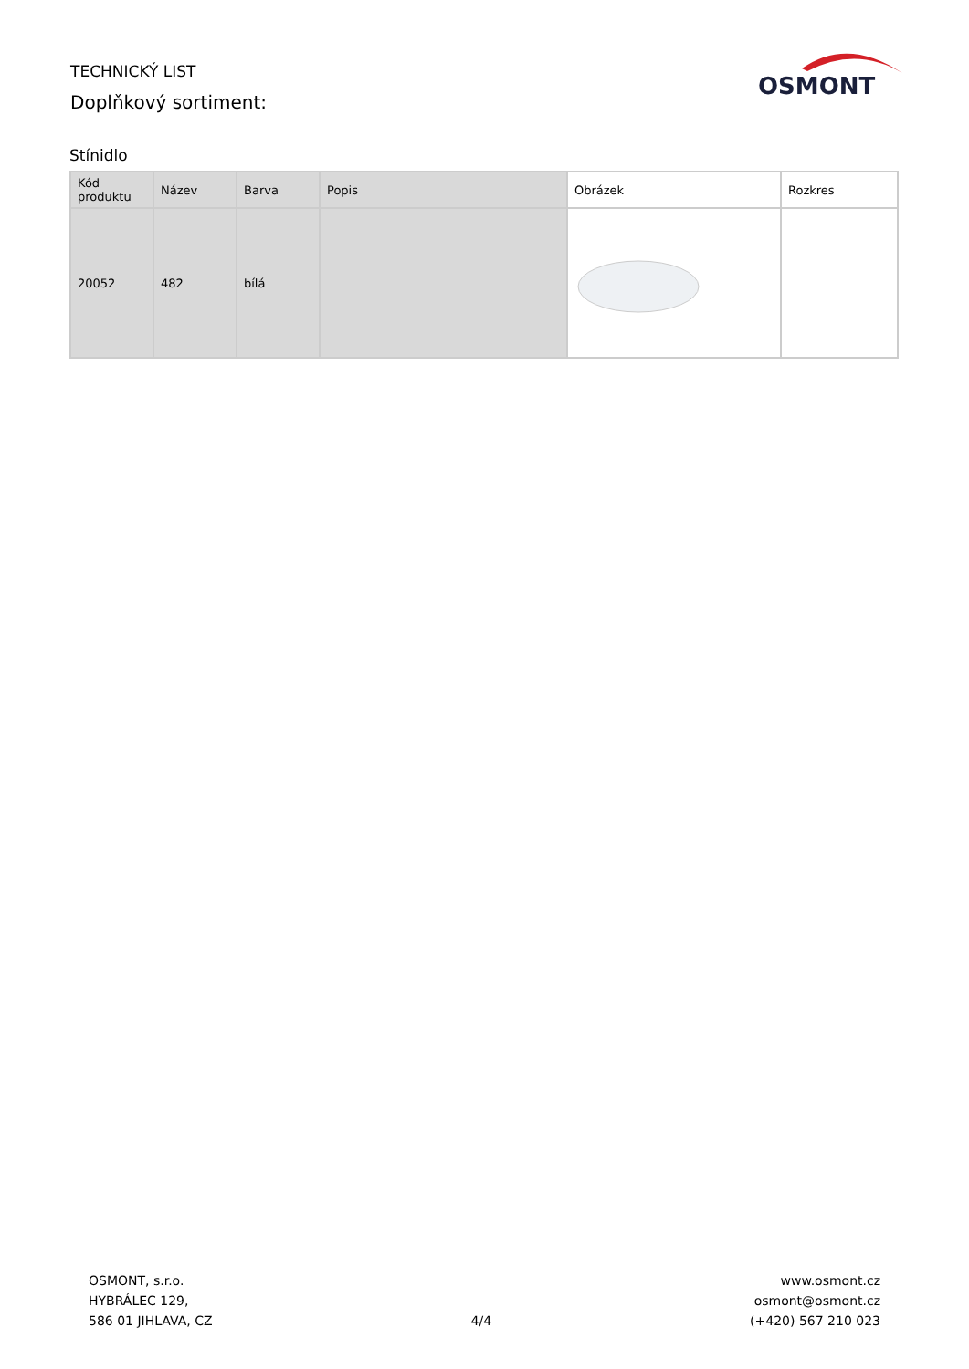TECHNICKÝ LIST
Doplňkový sortiment:
OSMONT
Stínidlo
| Kód produktu | Název | Barva | Popis | Obrázek | Rozkres |
| --- | --- | --- | --- | --- | --- |
| 20052 | 482 | bílá | | | |
OSMONT, s.r.o.
HYBRÁLEC 129,
586 01 JIHLAVA, CZ
4/4
www.osmont.cz
osmont@osmont.cz
(+420) 567 210 023